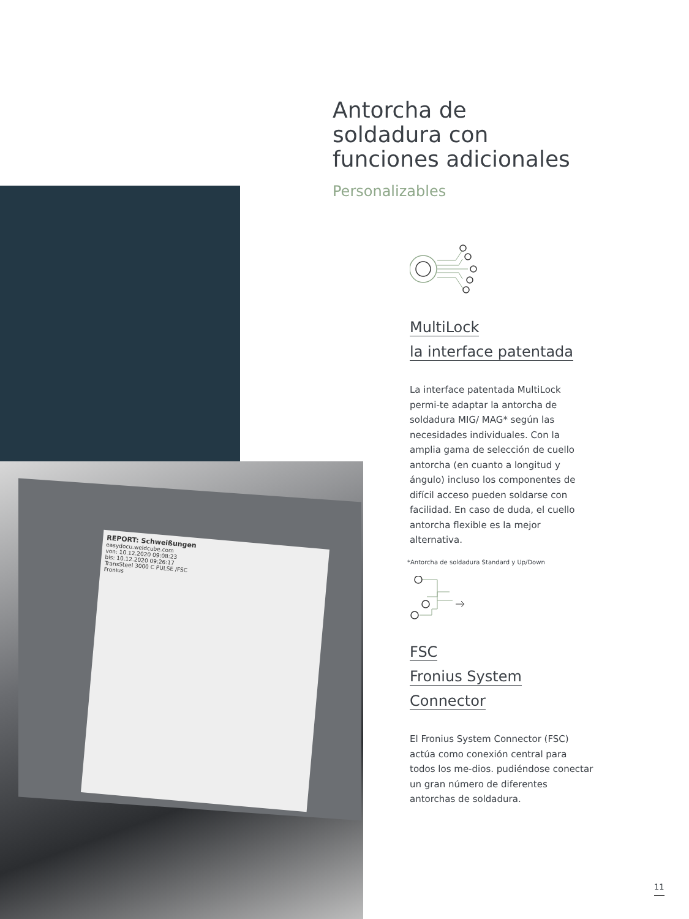REPORT: Schweißungen
easydocu.weldcube.com
von: 10.12.2020 09:08:23
bis: 10.12.2020 09:26:17
TransSteel 3000 C PULSE /FSC
Fronius
Antorcha de
soldadura con
funciones adicionales
Personalizables
MultiLock
la interface patentada
La interface patentada MultiLock permi-te adaptar la antorcha de soldadura MIG/ MAG* según las necesidades individuales. Con la amplia gama de selección de cuello antorcha (en cuanto a longitud y ángulo) incluso los componentes de difícil acceso pueden soldarse con facilidad. En caso de duda, el cuello antorcha flexible es la mejor alternativa.
*Antorcha de soldadura Standard y Up/Down
FSC
Fronius System
Connector
El Fronius System Connector (FSC) actúa como conexión central para todos los me-dios. pudiéndose conectar un gran número de diferentes antorchas de soldadura.
11